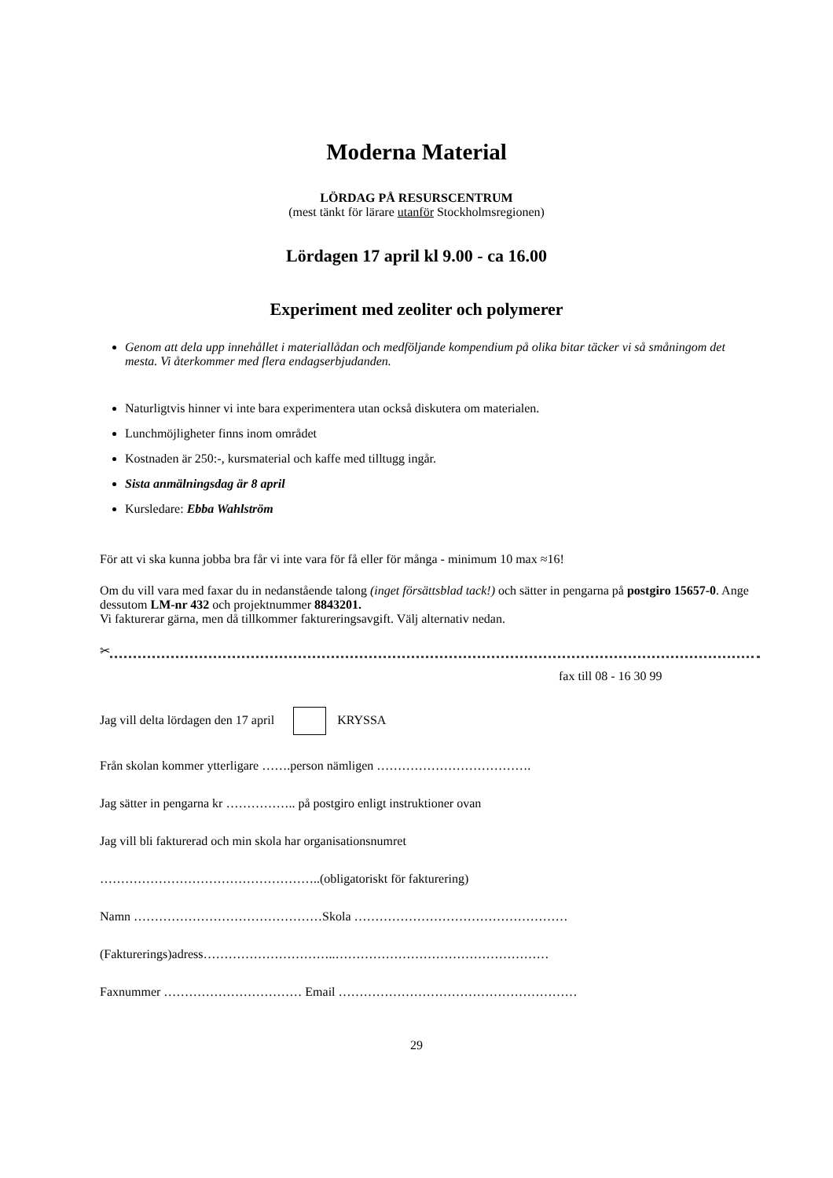Moderna Material
LÖRDAG PÅ RESURSCENTRUM
(mest tänkt för lärare utanför Stockholmsregionen)
Lördagen 17 april kl 9.00 - ca 16.00
Experiment med zeoliter och polymerer
Genom att dela upp innehållet i materiallådan och medföljande kompendium på olika bitar täcker vi så småningom det mesta. Vi återkommer med flera endagserbjudanden.
Naturligtvis hinner vi inte bara experimentera utan också diskutera om materialen.
Lunchmöjligheter finns inom området
Kostnaden är 250:-, kursmaterial och kaffe med tilltugg ingår.
Sista anmälningsdag är 8 april
Kursledare: Ebba Wahlström
För att vi ska kunna jobba bra får vi inte vara för få eller för många - minimum 10 max ≈16!
Om du vill vara med faxar du in nedanstående talong (inget försättsblad tack!) och sätter in pengarna på postgiro 15657-0. Ange dessutom LM-nr 432 och projektnummer 8843201.
Vi fakturerar gärna, men då tillkommer faktureringsavgift. Välj alternativ nedan.
✂
fax till 08 - 16 30 99
Jag vill delta lördagen den 17 april KRYSSA
Från skolan kommer ytterligare …….person nämligen ……………………………….
Jag sätter in pengarna kr …………….. på postgiro enligt instruktioner ovan
Jag vill bli fakturerad och min skola har organisationsnumret
……………………………………………..(obligatoriskt för fakturering)
Namn ………………………………………Skola ……………………………………………
(Fakturerings)adress…………………………..……………………………………………
Faxnummer …………………………… Email …………………………………………………
29